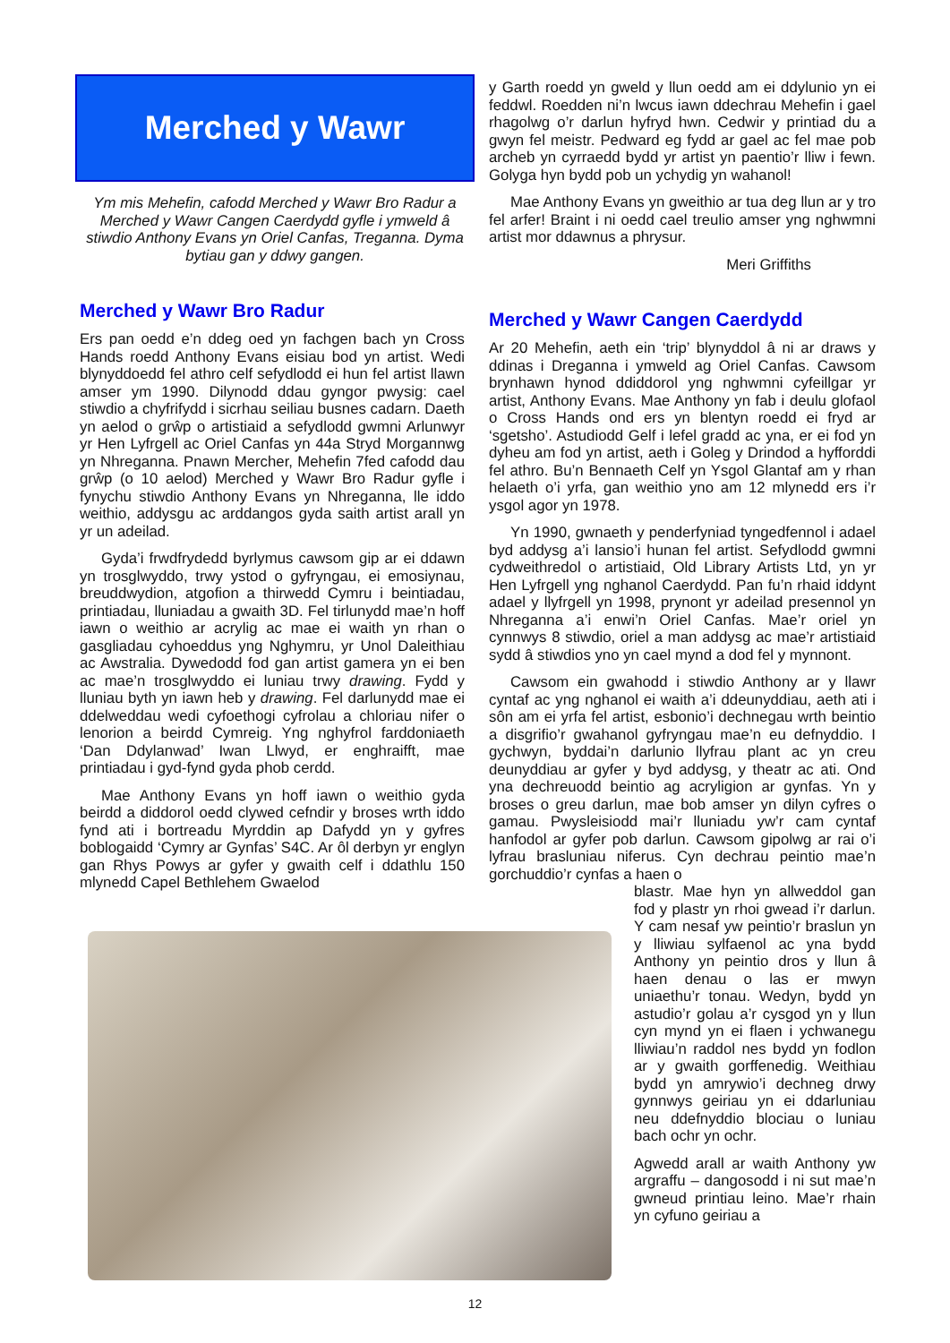Merched y Wawr
Ym mis Mehefin, cafodd Merched y Wawr Bro Radur a Merched y Wawr Cangen Caerdydd gyfle i ymweld â stiwdio Anthony Evans yn Oriel Canfas, Treganna. Dyma bytiau gan y ddwy gangen.
Merched y Wawr Bro Radur
Ers pan oedd e’n ddeg oed yn fachgen bach yn Cross Hands roedd Anthony Evans eisiau bod yn artist. Wedi blynyddoedd fel athro celf sefydlodd ei hun fel artist llawn amser ym 1990. Dilynodd ddau gyngor pwysig: cael stiwdio a chyfrifydd i sicrhau seiliau busnes cadarn. Daeth yn aelod o grŵp o artistiaid a sefydlodd gwmni Arlunwyr yr Hen Lyfrgell ac Oriel Canfas yn 44a Stryd Morgannwg yn Nhreganna. Pnawn Mercher, Mehefin 7fed cafodd dau grŵp (o 10 aelod) Merched y Wawr Bro Radur gyfle i fynychu stiwdio Anthony Evans yn Nhreganna, lle iddo weithio, addysgu ac arddangos gyda saith artist arall yn yr un adeilad.
Gyda’i frwdfrydedd byrlymus cawsom gip ar ei ddawn yn trosglwyddo, trwy ystod o gyfryngau, ei emosiynau, breuddwydion, atgofion a thirwedd Cymru i beintiadau, printiadau, lluniadau a gwaith 3D. Fel tirlunydd mae’n hoff iawn o weithio ar acrylig ac mae ei waith yn rhan o gasgliadau cyhoeddus yng Nghymru, yr Unol Daleithiau ac Awstralia. Dywedodd fod gan artist gamera yn ei ben ac mae’n trosglwyddo ei luniau trwy drawing. Fydd y lluniau byth yn iawn heb y drawing. Fel darlunydd mae ei ddelweddau wedi cyfoethogi cyfrolau a chloriau nifer o lenorion a beirdd Cymreig. Yng nghyfrol farddoniaeth ‘Dan Ddylanwad’ Iwan Llwyd, er enghraifft, mae printiadau i gyd-fynd gyda phob cerdd.
Mae Anthony Evans yn hoff iawn o weithio gyda beirdd a diddorol oedd clywed cefndir y broses wrth iddo fynd ati i bortreadu Myrddin ap Dafydd yn y gyfres boblogaidd ‘Cymry ar Gynfas’ S4C. Ar ôl derbyn yr englyn gan Rhys Powys ar gyfer y gwaith celf i ddathlu 150 mlynedd Capel Bethlehem Gwaelod
y Garth roedd yn gweld y llun oedd am ei ddylunio yn ei feddwl. Roedden ni’n lwcus iawn ddechrau Mehefin i gael rhagolwg o’r darlun hyfryd hwn. Cedwir y printiad du a gwyn fel meistr. Pedward eg fydd ar gael ac fel mae pob archeb yn cyrraedd bydd yr artist yn paentio’r lliw i fewn. Golyga hyn bydd pob un ychydig yn wahanol!
Mae Anthony Evans yn gweithio ar tua deg llun ar y tro fel arfer! Braint i ni oedd cael treulio amser yng nghwmni artist mor ddawnus a phrysur.
Meri Griffiths
Merched y Wawr Cangen Caerdydd
Ar 20 Mehefin, aeth ein ‘trip’ blynyddol â ni ar draws y ddinas i Dreganna i ymweld ag Oriel Canfas. Cawsom brynhawn hynod ddiddorol yng nghwmni cyfeillgar yr artist, Anthony Evans. Mae Anthony yn fab i deulu glofaol o Cross Hands ond ers yn blentyn roedd ei fryd ar ‘sgetsho’. Astudiodd Gelf i lefel gradd ac yna, er ei fod yn dyheu am fod yn artist, aeth i Goleg y Drindod a hyfforddi fel athro. Bu’n Bennaeth Celf yn Ysgol Glantaf am y rhan helaeth o’i yrfa, gan weithio yno am 12 mlynedd ers i’r ysgol agor yn 1978.
Yn 1990, gwnaeth y penderfyniad tyngedfennol i adael byd addysg a’i lansio’i hunan fel artist. Sefydlodd gwmni cydweithredol o artistiaid, Old Library Artists Ltd, yn yr Hen Lyfrgell yng nghanol Caerdydd. Pan fu’n rhaid iddynt adael y llyfrgell yn 1998, prynont yr adeilad presennol yn Nhreganna a’i enwi’n Oriel Canfas. Mae’r oriel yn cynnwys 8 stiwdio, oriel a man addysg ac mae’r artistiaid sydd â stiwdios yno yn cael mynd a dod fel y mynnont.
Cawsom ein gwahodd i stiwdio Anthony ar y llawr cyntaf ac yng nghanol ei waith a’i ddeunyddiau, aeth ati i sôn am ei yrfa fel artist, esbonio’i dechnegau wrth beintio a disgrifio’r gwahanol gyfryngau mae’n eu defnyddio. I gychwyn, byddai’n darlunio llyfrau plant ac yn creu deunyddiau ar gyfer y byd addysg, y theatr ac ati. Ond yna dechreuodd beintio ag acryligion ar gynfas. Yn y broses o greu darlun, mae bob amser yn dilyn cyfres o gamau. Pwysleisiodd mai’r lluniadu yw’r cam cyntaf hanfodol ar gyfer pob darlun. Cawsom gipolwg ar rai o’i lyfrau brasluniau niferus. Cyn dechrau peintio mae’n gorchuddio’r cynfas a haen o
blastr. Mae hyn yn allweddol gan fod y plastr yn rhoi gwead i’r darlun. Y cam nesaf yw peintio’r braslun yn y lliwiau sylfaenol ac yna bydd Anthony yn peintio dros y llun â haen denau o las er mwyn uniaethu’r tonau. Wedyn, bydd yn astudio’r golau a’r cysgod yn y llun cyn mynd yn ei flaen i ychwanegu lliwiau’n raddol nes bydd yn fodlon ar y gwaith gorffenedig. Weithiau bydd yn amrywio’i dechneg drwy gynnwys geiriau yn ei ddarluniau neu ddefnyddio blociau o luniau bach ochr yn ochr.
Agwedd arall ar waith Anthony yw argraffu – dangosodd i ni sut mae’n gwneud printiau leino. Mae’r rhain yn cyfuno geiriau a
12